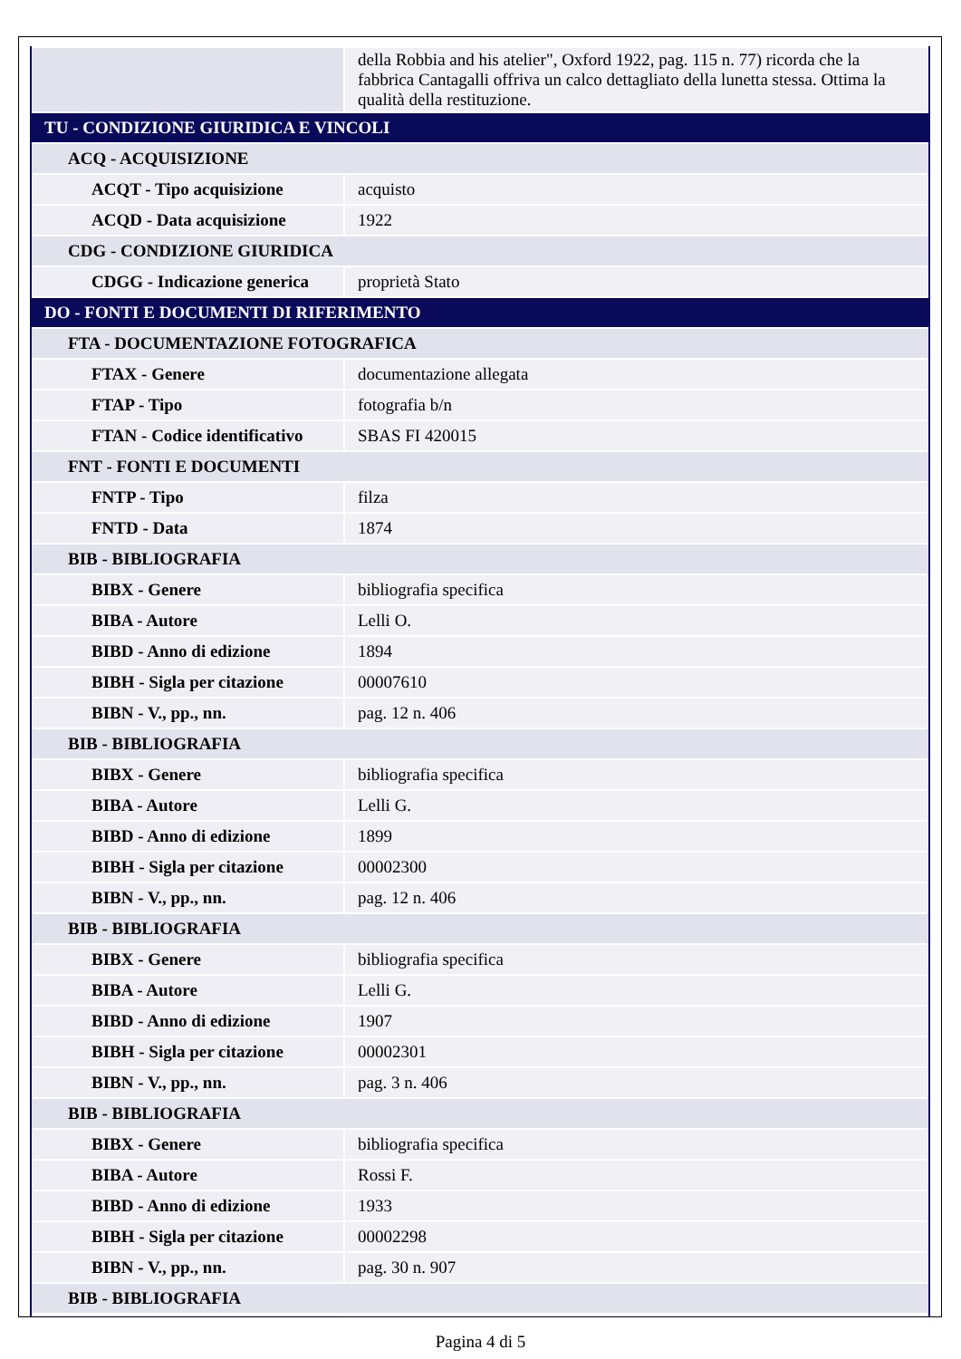| | della Robbia and his atelier", Oxford 1922, pag. 115 n. 77) ricorda che la fabbrica Cantagalli offriva un calco dettagliato della lunetta stessa. Ottima la qualità della restituzione. |
| TU - CONDIZIONE GIURIDICA E VINCOLI | |
| ACQ - ACQUISIZIONE | |
| ACQT - Tipo acquisizione | acquisto |
| ACQD - Data acquisizione | 1922 |
| CDG - CONDIZIONE GIURIDICA | |
| CDGG - Indicazione generica | proprietà Stato |
| DO - FONTI E DOCUMENTI DI RIFERIMENTO | |
| FTA - DOCUMENTAZIONE FOTOGRAFICA | |
| FTAX - Genere | documentazione allegata |
| FTAP - Tipo | fotografia b/n |
| FTAN - Codice identificativo | SBAS FI 420015 |
| FNT - FONTI E DOCUMENTI | |
| FNTP - Tipo | filza |
| FNTD - Data | 1874 |
| BIB - BIBLIOGRAFIA | |
| BIBX - Genere | bibliografia specifica |
| BIBA - Autore | Lelli O. |
| BIBD - Anno di edizione | 1894 |
| BIBH - Sigla per citazione | 00007610 |
| BIBN - V., pp., nn. | pag. 12 n. 406 |
| BIB - BIBLIOGRAFIA | |
| BIBX - Genere | bibliografia specifica |
| BIBA - Autore | Lelli G. |
| BIBD - Anno di edizione | 1899 |
| BIBH - Sigla per citazione | 00002300 |
| BIBN - V., pp., nn. | pag. 12 n. 406 |
| BIB - BIBLIOGRAFIA | |
| BIBX - Genere | bibliografia specifica |
| BIBA - Autore | Lelli G. |
| BIBD - Anno di edizione | 1907 |
| BIBH - Sigla per citazione | 00002301 |
| BIBN - V., pp., nn. | pag. 3 n. 406 |
| BIB - BIBLIOGRAFIA | |
| BIBX - Genere | bibliografia specifica |
| BIBA - Autore | Rossi F. |
| BIBD - Anno di edizione | 1933 |
| BIBH - Sigla per citazione | 00002298 |
| BIBN - V., pp., nn. | pag. 30 n. 907 |
| BIB - BIBLIOGRAFIA | |
Pagina 4 di 5